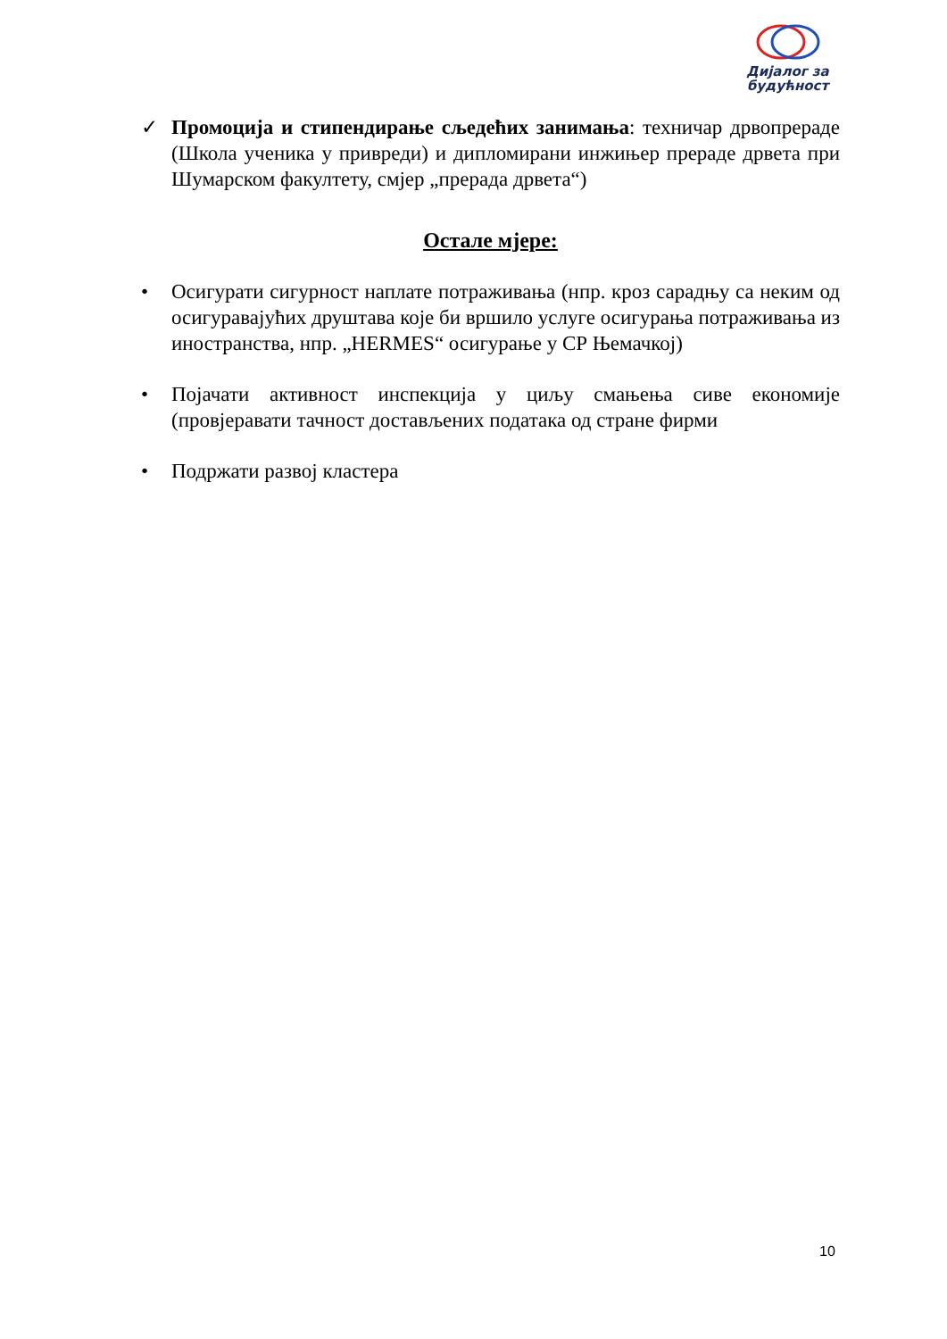Дијалог за будућност
✓ Промоција и стипендирање сљедећих занимања: техничар дрвопрераде (Школа ученика у привреди) и дипломирани инжињер прераде дрвета при Шумарском факултету, смјер „прерада дрвета“)
Остале мјере:
• Осигурати сигурност наплате потраживања (нпр. кроз сарадњу са неким од осигуравајућих друштава које би вршило услуге осигурања потраживања из иностранства, нпр. „HERMES“ осигурање у СР Њемачкој)
• Појачати активност инспекција у циљу смањења сиве економије (провјеравати тачност достављених података од стране фирми
• Подржати развој кластера
10